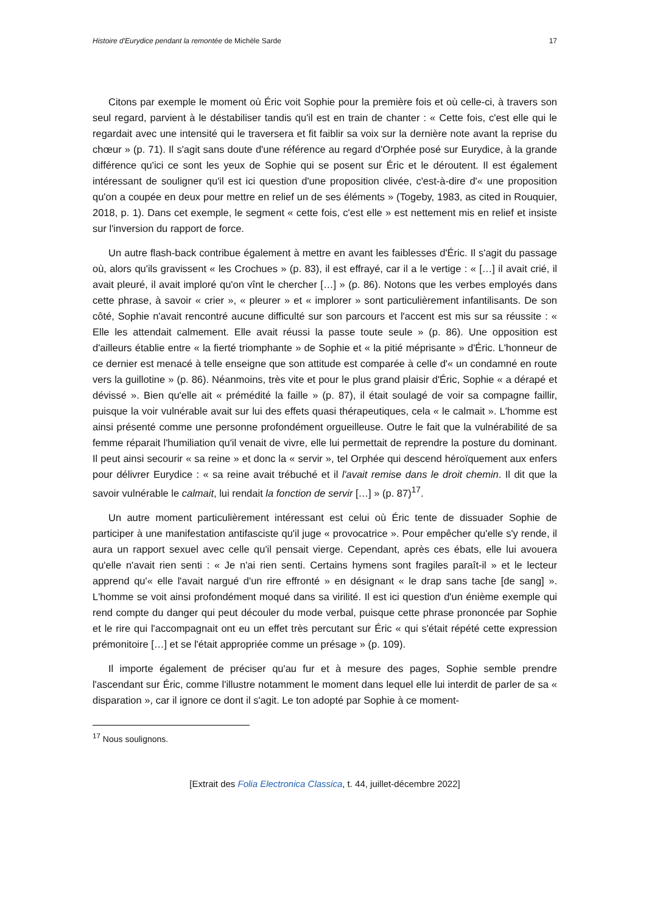Histoire d'Eurydice pendant la remontée de Michèle Sarde 17
Citons par exemple le moment où Éric voit Sophie pour la première fois et où celle-ci, à travers son seul regard, parvient à le déstabiliser tandis qu'il est en train de chanter : « Cette fois, c'est elle qui le regardait avec une intensité qui le traversera et fit faiblir sa voix sur la dernière note avant la reprise du chœur » (p. 71). Il s'agit sans doute d'une référence au regard d'Orphée posé sur Eurydice, à la grande différence qu'ici ce sont les yeux de Sophie qui se posent sur Éric et le déroutent. Il est également intéressant de souligner qu'il est ici question d'une proposition clivée, c'est-à-dire d'« une proposition qu'on a coupée en deux pour mettre en relief un de ses éléments » (Togeby, 1983, as cited in Rouquier, 2018, p. 1). Dans cet exemple, le segment « cette fois, c'est elle » est nettement mis en relief et insiste sur l'inversion du rapport de force.
Un autre flash-back contribue également à mettre en avant les faiblesses d'Éric. Il s'agit du passage où, alors qu'ils gravissent « les Crochues » (p. 83), il est effrayé, car il a le vertige : « […] il avait crié, il avait pleuré, il avait imploré qu'on vînt le chercher […] » (p. 86). Notons que les verbes employés dans cette phrase, à savoir « crier », « pleurer » et « implorer » sont particulièrement infantilisants. De son côté, Sophie n'avait rencontré aucune difficulté sur son parcours et l'accent est mis sur sa réussite : « Elle les attendait calmement. Elle avait réussi la passe toute seule » (p. 86). Une opposition est d'ailleurs établie entre « la fierté triomphante » de Sophie et « la pitié méprisante » d'Éric. L'honneur de ce dernier est menacé à telle enseigne que son attitude est comparée à celle d'« un condamné en route vers la guillotine » (p. 86). Néanmoins, très vite et pour le plus grand plaisir d'Éric, Sophie « a dérapé et dévissé ». Bien qu'elle ait « prémédité la faille » (p. 87), il était soulagé de voir sa compagne faillir, puisque la voir vulnérable avait sur lui des effets quasi thérapeutiques, cela « le calmait ». L'homme est ainsi présenté comme une personne profondément orgueilleuse. Outre le fait que la vulnérabilité de sa femme réparait l'humiliation qu'il venait de vivre, elle lui permettait de reprendre la posture du dominant. Il peut ainsi secourir « sa reine » et donc la « servir », tel Orphée qui descend héroïquement aux enfers pour délivrer Eurydice : « sa reine avait trébuché et il l'avait remise dans le droit chemin. Il dit que la savoir vulnérable le calmait, lui rendait la fonction de servir […] » (p. 87)<sup>17</sup>.
Un autre moment particulièrement intéressant est celui où Éric tente de dissuader Sophie de participer à une manifestation antifasciste qu'il juge « provocatrice ». Pour empêcher qu'elle s'y rende, il aura un rapport sexuel avec celle qu'il pensait vierge. Cependant, après ces ébats, elle lui avouera qu'elle n'avait rien senti : « Je n'ai rien senti. Certains hymens sont fragiles paraît-il » et le lecteur apprend qu'« elle l'avait nargué d'un rire effronté » en désignant « le drap sans tache [de sang] ». L'homme se voit ainsi profondément moqué dans sa virilité. Il est ici question d'un énième exemple qui rend compte du danger qui peut découler du mode verbal, puisque cette phrase prononcée par Sophie et le rire qui l'accompagnait ont eu un effet très percutant sur Éric « qui s'était répété cette expression prémonitoire […] et se l'était appropriée comme un présage » (p. 109).
Il importe également de préciser qu'au fur et à mesure des pages, Sophie semble prendre l'ascendant sur Éric, comme l'illustre notamment le moment dans lequel elle lui interdit de parler de sa « disparation », car il ignore ce dont il s'agit. Le ton adopté par Sophie à ce moment-
<sup>17</sup> Nous soulignons.
[Extrait des Folia Electronica Classica, t. 44, juillet-décembre 2022]